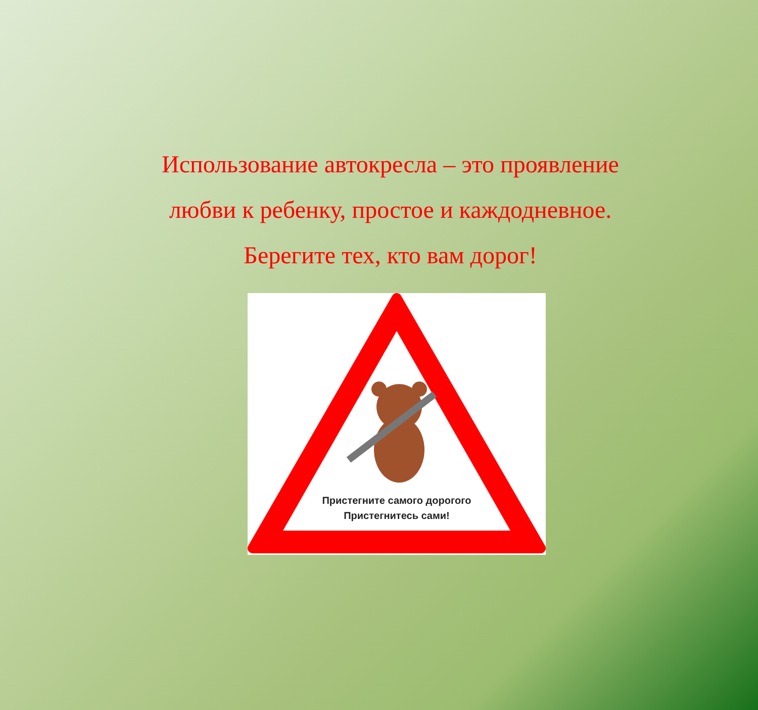Использование автокресла – это проявление
любви к ребенку, простое и каждодневное.
Берегите тех, кто вам дорог!
Пристегните самого дорогого
Пристегнитесь сами!